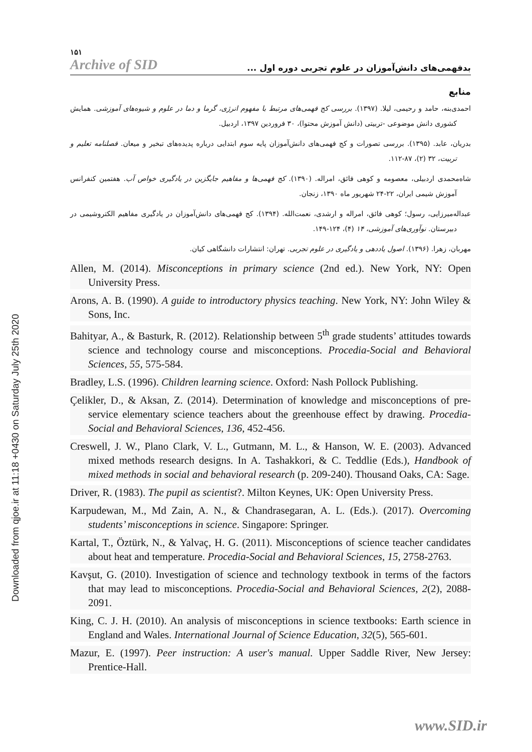Downloaded from qjoe.ir at 11:18 +0430 on Saturday July 25th 2020
۱۵۱
Archive of SID
بدفهمی‌های دانش‌آموزان در علوم تجربی دوره اول ...
منابع
احمدی‌بنه، حامد و رحیمی، لیلا. (۱۳۹۷). بررسی کج فهمی‌های مرتبط با مفهوم انرژی، گرما و دما در علوم و شیوه‌های آموزشی. همایش کشوری دانش موضوعی -تربیتی (دانش آموزش محتوا)، ۳۰ فروردین ۱۳۹۷، اردبیل.
بدریان، عابد. (۱۳۹۵). بررسی تصورات و کج فهمی‌های دانش‌آموزان پایه سوم ابتدایی درباره پدیده‌های تبخیر و میعان. فصلنامه تعلیم و تربیت، ۳۲ (۲)، ۸۷-۱۱۲.
شاه‌محمدی اردبیلی، معصومه و کوهی فائق، امراله. (۱۳۹۰). کج فهمی‌ها و مفاهیم جایگزین در یادگیری خواص آب. هفتمین کنفرانس آموزش شیمی ایران، ۲۲-۲۴ شهریور ماه ۱۳۹۰، زنجان.
عبداله‌میرزایی، رسول؛ کوهی فائق، امراله و ارشدی، نعمت‌الله. (۱۳۹۴). کج فهمی‌های دانش‌آموزان در یادگیری مفاهیم الکتروشیمی در دبیرستان. نوآوری‌های آموزشی، ۱۴ (۴)، ۱۲۴-۱۴۹.
مهربان، زهرا. (۱۳۹۶). اصول یاددهی و یادگیری در علوم تجربی. تهران: انتشارات دانشگاهی کیان.
Allen, M. (2014). Misconceptions in primary science (2nd ed.). New York, NY: Open University Press.
Arons, A. B. (1990). A guide to introductory physics teaching. New York, NY: John Wiley & Sons, Inc.
Bahityar, A., & Basturk, R. (2012). Relationship between 5<sup>th</sup> grade students’ attitudes towards science and technology course and misconceptions. Procedia-Social and Behavioral Sciences, 55, 575-584.
Bradley, L.S. (1996). Children learning science. Oxford: Nash Pollock Publishing.
Çelikler, D., & Aksan, Z. (2014). Determination of knowledge and misconceptions of pre-service elementary science teachers about the greenhouse effect by drawing. Procedia-Social and Behavioral Sciences, 136, 452-456.
Creswell, J. W., Plano Clark, V. L., Gutmann, M. L., & Hanson, W. E. (2003). Advanced mixed methods research designs. In A. Tashakkori, & C. Teddlie (Eds.), Handbook of mixed methods in social and behavioral research (p. 209-240). Thousand Oaks, CA: Sage.
Driver, R. (1983). The pupil as scientist?. Milton Keynes, UK: Open University Press.
Karpudewan, M., Md Zain, A. N., & Chandrasegaran, A. L. (Eds.). (2017). Overcoming students’ misconceptions in science. Singapore: Springer.
Kartal, T., Öztürk, N., & Yalvaç, H. G. (2011). Misconceptions of science teacher candidates about heat and temperature. Procedia-Social and Behavioral Sciences, 15, 2758-2763.
Kavşut, G. (2010). Investigation of science and technology textbook in terms of the factors that may lead to misconceptions. Procedia-Social and Behavioral Sciences, 2(2), 2088-2091.
King, C. J. H. (2010). An analysis of misconceptions in science textbooks: Earth science in England and Wales. International Journal of Science Education, 32(5), 565-601.
Mazur, E. (1997). Peer instruction: A user's manual. Upper Saddle River, New Jersey: Prentice-Hall.
www.SID.ir